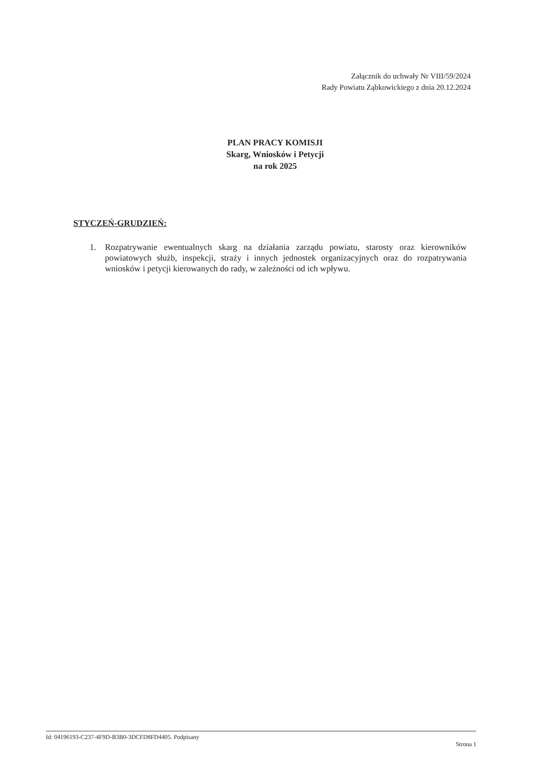Załącznik do uchwały Nr VIII/59/2024
Rady Powiatu Ząbkowickiego z dnia 20.12.2024
PLAN PRACY KOMISJI
Skarg, Wniosków i Petycji
na rok 2025
STYCZEŃ-GRUDZIEŃ:
1. Rozpatrywanie ewentualnych skarg na działania zarządu powiatu, starosty oraz kierowników powiatowych służb, inspekcji, straży i innych jednostek organizacyjnych oraz do rozpatrywania wniosków i petycji kierowanych do rady, w zależności od ich wpływu.
Id: 04196193-C237-4F9D-B3B0-3DCFD8FD4405. Podpisany Strona 1